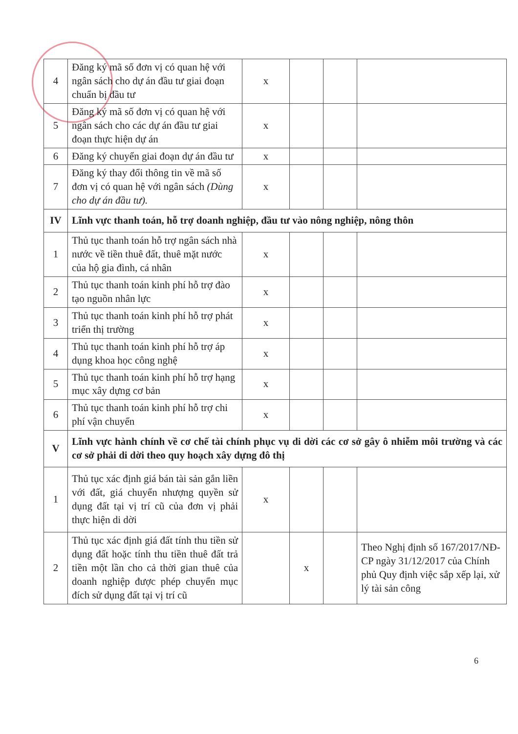| 4 | Đăng ký mã số đơn vị có quan hệ với ngân sách cho dự án đầu tư giai đoạn chuẩn bị đầu tư | x | | | |
| 5 | Đăng ký mã số đơn vị có quan hệ với ngân sách cho các dự án đầu tư giai đoạn thực hiện dự án | x | | | |
| 6 | Đăng ký chuyển giai đoạn dự án đầu tư | x | | | |
| 7 | Đăng ký thay đổi thông tin về mã số đơn vị có quan hệ với ngân sách (Dùng cho dự án đầu tư). | x | | | |
| IV | Lĩnh vực thanh toán, hỗ trợ doanh nghiệp, đầu tư vào nông nghiệp, nông thôn | | | | |
| 1 | Thủ tục thanh toán hỗ trợ ngân sách nhà nước về tiền thuê đất, thuê mặt nước của hộ gia đình, cá nhân | x | | | |
| 2 | Thủ tục thanh toán kinh phí hỗ trợ đào tạo nguồn nhân lực | x | | | |
| 3 | Thủ tục thanh toán kinh phí hỗ trợ phát triển thị trường | x | | | |
| 4 | Thủ tục thanh toán kinh phí hỗ trợ áp dụng khoa học công nghệ | x | | | |
| 5 | Thủ tục thanh toán kinh phí hỗ trợ hạng mục xây dựng cơ bản | x | | | |
| 6 | Thủ tục thanh toán kinh phí hỗ trợ chi phí vận chuyển | x | | | |
| V | Lĩnh vực hành chính về cơ chế tài chính phục vụ di dời các cơ sở gây ô nhiễm môi trường và các cơ sở phải di dời theo quy hoạch xây dựng đô thị | | | | |
| 1 | Thủ tục xác định giá bán tài sản gắn liền với đất, giá chuyển nhượng quyền sử dụng đất tại vị trí cũ của đơn vị phải thực hiện di dời | x | | | |
| 2 | Thủ tục xác định giá đất tính thu tiền sử dụng đất hoặc tính thu tiền thuê đất trả tiền một lần cho cả thời gian thuê của doanh nghiệp được phép chuyển mục đích sử dụng đất tại vị trí cũ | | x | | Theo Nghị định số 167/2017/NĐ-CP ngày 31/12/2017 của Chính phủ Quy định việc sắp xếp lại, xử lý tài sản công |
6